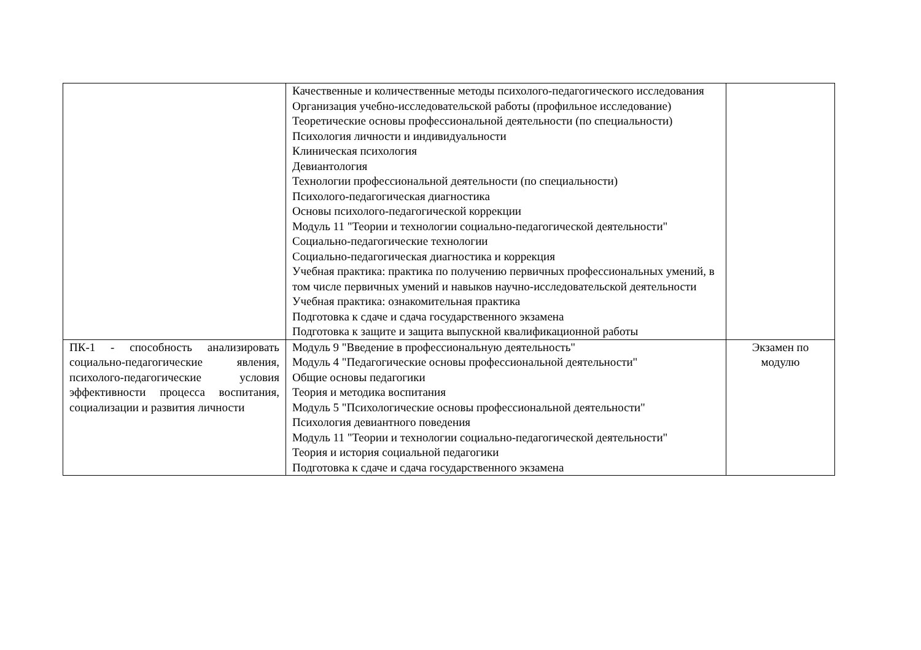| | Качественные и количественные методы психолого-педагогического исследования Организация учебно-исследовательской работы (профильное исследование) Теоретические основы профессиональной деятельности (по специальности) Психология личности и индивидуальности Клиническая психология Девиантология Технологии профессиональной деятельности (по специальности) Психолого-педагогическая диагностика Основы психолого-педагогической коррекции Модуль 11 "Теории и технологии социально-педагогической деятельности" Социально-педагогические технологии Социально-педагогическая диагностика и коррекция Учебная практика: практика по получению первичных профессиональных умений, в том числе первичных умений и навыков научно-исследовательской деятельности Учебная практика: ознакомительная практика Подготовка к сдаче и сдача государственного экзамена Подготовка к защите и защита выпускной квалификационной работы | |
| ПК-1 - способность анализировать социально-педагогические явления, психолого-педагогические условия эффективности процесса воспитания, социализации и развития личности | Модуль 9 "Введение в профессиональную деятельность" Модуль 4 "Педагогические основы профессиональной деятельности" Общие основы педагогики Теория и методика воспитания Модуль 5 "Психологические основы профессиональной деятельности" Психология девиантного поведения Модуль 11 "Теории и технологии социально-педагогической деятельности" Теория и история социальной педагогики Подготовка к сдаче и сдача государственного экзамена | Экзамен по модулю |